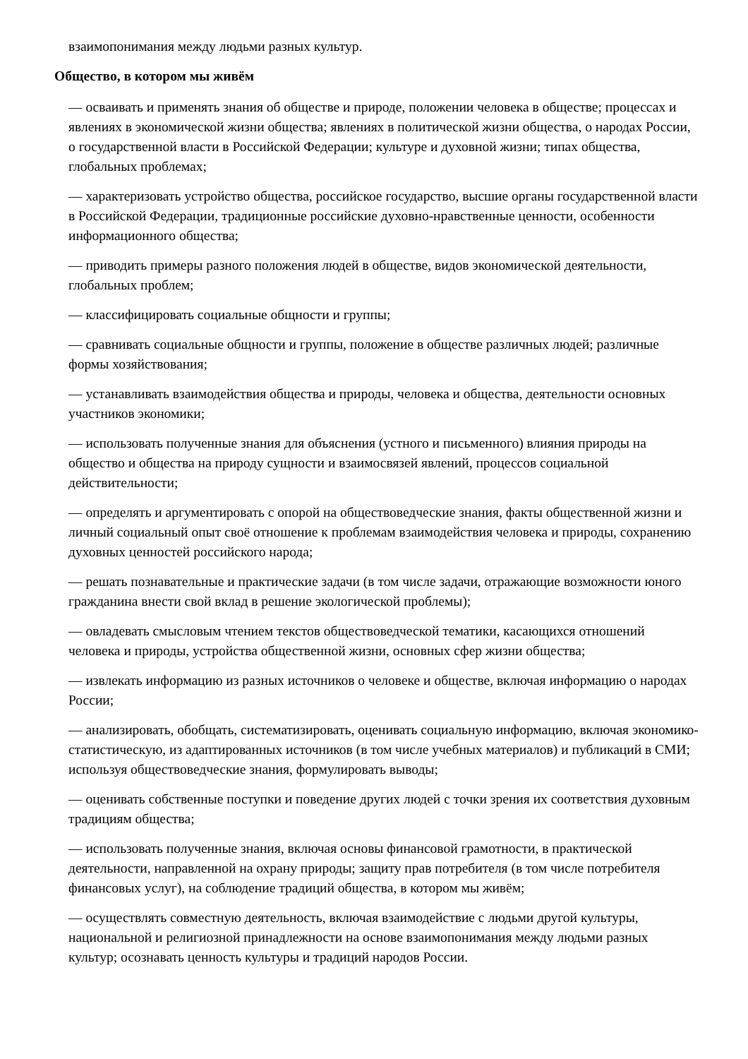взаимопонимания между людьми разных культур.
Общество, в котором мы живём
— осваивать и применять знания об обществе и природе, положении человека в обществе; процессах и явлениях в экономической жизни общества; явлениях в политической жизни общества, о народах России, о государственной власти в Российской Федерации; культуре и духовной жизни; типах общества, глобальных проблемах;
— характеризовать устройство общества, российское государство, высшие органы государственной власти в Российской Федерации, традиционные российские духовно-нравственные ценности, особенности информационного общества;
— приводить примеры разного положения людей в обществе, видов экономической деятельности, глобальных проблем;
— классифицировать социальные общности и группы;
— сравнивать социальные общности и группы, положение в обществе различных людей; различные формы хозяйствования;
— устанавливать взаимодействия общества и природы, человека и общества, деятельности основных участников экономики;
— использовать полученные знания для объяснения (устного и письменного) влияния природы на общество и общества на природу сущности и взаимосвязей явлений, процессов социальной действительности;
— определять и аргументировать с опорой на обществоведческие знания, факты общественной жизни и личный социальный опыт своё отношение к проблемам взаимодействия человека и природы, сохранению духовных ценностей российского народа;
— решать познавательные и практические задачи (в том числе задачи, отражающие возможности юного гражданина внести свой вклад в решение экологической проблемы);
— овладевать смысловым чтением текстов обществоведческой тематики, касающихся отношений человека и природы, устройства общественной жизни, основных сфер жизни общества;
— извлекать информацию из разных источников о человеке и обществе, включая информацию о народах России;
— анализировать, обобщать, систематизировать, оценивать социальную информацию, включая экономико-статистическую, из адаптированных источников (в том числе учебных материалов) и публикаций в СМИ; используя обществоведческие знания, формулировать выводы;
— оценивать собственные поступки и поведение других людей с точки зрения их соответствия духовным традициям общества;
— использовать полученные знания, включая основы финансовой грамотности, в практической деятельности, направленной на охрану природы; защиту прав потребителя (в том числе потребителя финансовых услуг), на соблюдение традиций общества, в котором мы живём;
— осуществлять совместную деятельность, включая взаимодействие с людьми другой культуры, национальной и религиозной принадлежности на основе взаимопонимания между людьми разных культур; осознавать ценность культуры и традиций народов России.